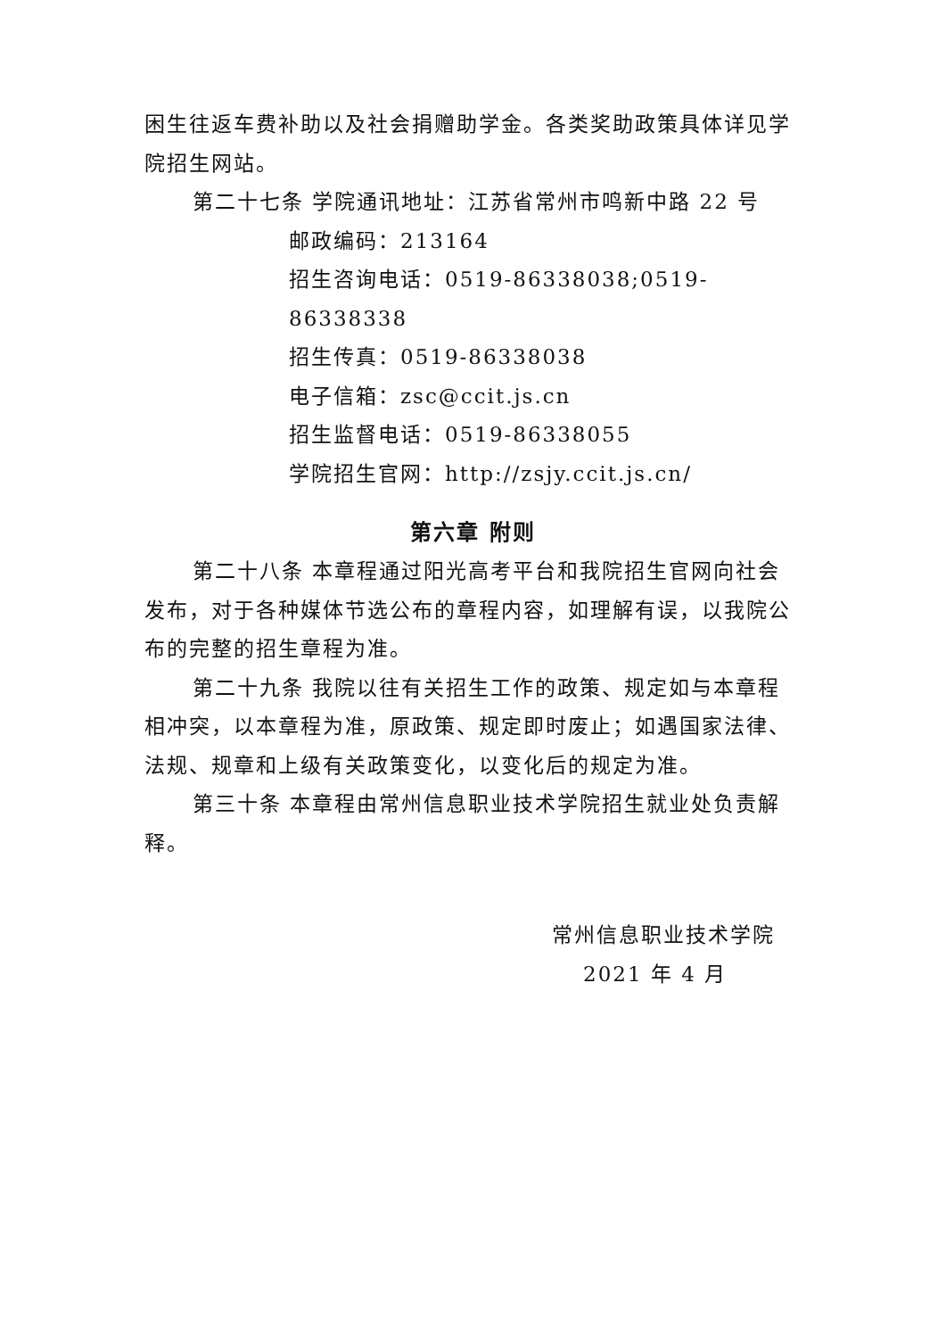困生往返车费补助以及社会捐赠助学金。各类奖助政策具体详见学院招生网站。
第二十七条 学院通讯地址：江苏省常州市鸣新中路 22 号
邮政编码：213164
招生咨询电话：0519-86338038;0519-86338338
招生传真：0519-86338038
电子信箱：zsc@ccit.js.cn
招生监督电话：0519-86338055
学院招生官网：http://zsjy.ccit.js.cn/
第六章 附则
第二十八条 本章程通过阳光高考平台和我院招生官网向社会发布，对于各种媒体节选公布的章程内容，如理解有误，以我院公布的完整的招生章程为准。
第二十九条 我院以往有关招生工作的政策、规定如与本章程相冲突，以本章程为准，原政策、规定即时废止；如遇国家法律、法规、规章和上级有关政策变化，以变化后的规定为准。
第三十条 本章程由常州信息职业技术学院招生就业处负责解释。
常州信息职业技术学院
2021 年 4 月